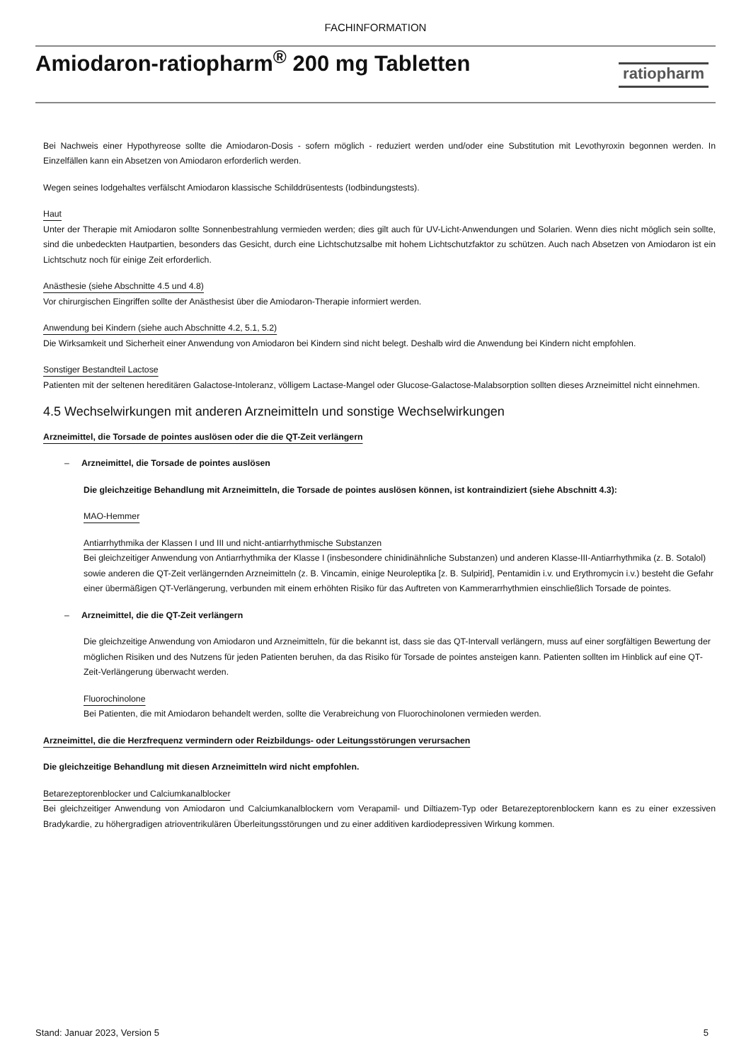FACHINFORMATION
Amiodaron-ratiopharm<sup>®</sup> 200 mg Tabletten
ratiopharm
Bei Nachweis einer Hypothyreose sollte die Amiodaron-Dosis - sofern möglich - reduziert werden und/oder eine Substitution mit Levothyroxin begonnen werden. In Einzelfällen kann ein Absetzen von Amiodaron erforderlich werden.
Wegen seines Iodgehaltes verfälscht Amiodaron klassische Schilddrüsentests (Iodbindungstests).
Haut
Unter der Therapie mit Amiodaron sollte Sonnenbestrahlung vermieden werden; dies gilt auch für UV-Licht-Anwendungen und Solarien. Wenn dies nicht möglich sein sollte, sind die unbedeckten Hautpartien, besonders das Gesicht, durch eine Lichtschutzsalbe mit hohem Lichtschutzfaktor zu schützen. Auch nach Absetzen von Amiodaron ist ein Lichtschutz noch für einige Zeit erforderlich.
Anästhesie (siehe Abschnitte 4.5 und 4.8)
Vor chirurgischen Eingriffen sollte der Anästhesist über die Amiodaron-Therapie informiert werden.
Anwendung bei Kindern (siehe auch Abschnitte 4.2, 5.1, 5.2)
Die Wirksamkeit und Sicherheit einer Anwendung von Amiodaron bei Kindern sind nicht belegt. Deshalb wird die Anwendung bei Kindern nicht empfohlen.
Sonstiger Bestandteil Lactose
Patienten mit der seltenen hereditären Galactose-Intoleranz, völligem Lactase-Mangel oder Glucose-Galactose-Malabsorption sollten dieses Arzneimittel nicht einnehmen.
4.5 Wechselwirkungen mit anderen Arzneimitteln und sonstige Wechselwirkungen
Arzneimittel, die Torsade de pointes auslösen oder die die QT-Zeit verlängern
– Arzneimittel, die Torsade de pointes auslösen
Die gleichzeitige Behandlung mit Arzneimitteln, die Torsade de pointes auslösen können, ist kontraindiziert (siehe Abschnitt 4.3):
MAO-Hemmer
Antiarrhythmika der Klassen I und III und nicht-antiarrhythmische Substanzen
Bei gleichzeitiger Anwendung von Antiarrhythmika der Klasse I (insbesondere chinidinähnliche Substanzen) und anderen Klasse-III-Antiarrhythmika (z. B. Sotalol) sowie anderen die QT-Zeit verlängernden Arzneimitteln (z. B. Vincamin, einige Neuroleptika [z. B. Sulpirid], Pentamidin i.v. und Erythromycin i.v.) besteht die Gefahr einer übermäßigen QT-Verlängerung, verbunden mit einem erhöhten Risiko für das Auftreten von Kammerarrhythmien einschließlich Torsade de pointes.
– Arzneimittel, die die QT-Zeit verlängern
Die gleichzeitige Anwendung von Amiodaron und Arzneimitteln, für die bekannt ist, dass sie das QT-Intervall verlängern, muss auf einer sorgfältigen Bewertung der möglichen Risiken und des Nutzens für jeden Patienten beruhen, da das Risiko für Torsade de pointes ansteigen kann. Patienten sollten im Hinblick auf eine QT-Zeit-Verlängerung überwacht werden.
Fluorochinolone
Bei Patienten, die mit Amiodaron behandelt werden, sollte die Verabreichung von Fluorochinolonen vermieden werden.
Arzneimittel, die die Herzfrequenz vermindern oder Reizbildungs- oder Leitungsstörungen verursachen
Die gleichzeitige Behandlung mit diesen Arzneimitteln wird nicht empfohlen.
Betarezeptorenblocker und Calciumkanalblocker
Bei gleichzeitiger Anwendung von Amiodaron und Calciumkanalblockern vom Verapamil- und Diltiazem-Typ oder Betarezeptorenblockern kann es zu einer exzessiven Bradykardie, zu höhergradigen atrioventrikulären Überleitungsstörungen und zu einer additiven kardiodepressiven Wirkung kommen.
Stand: Januar 2023, Version 5 5